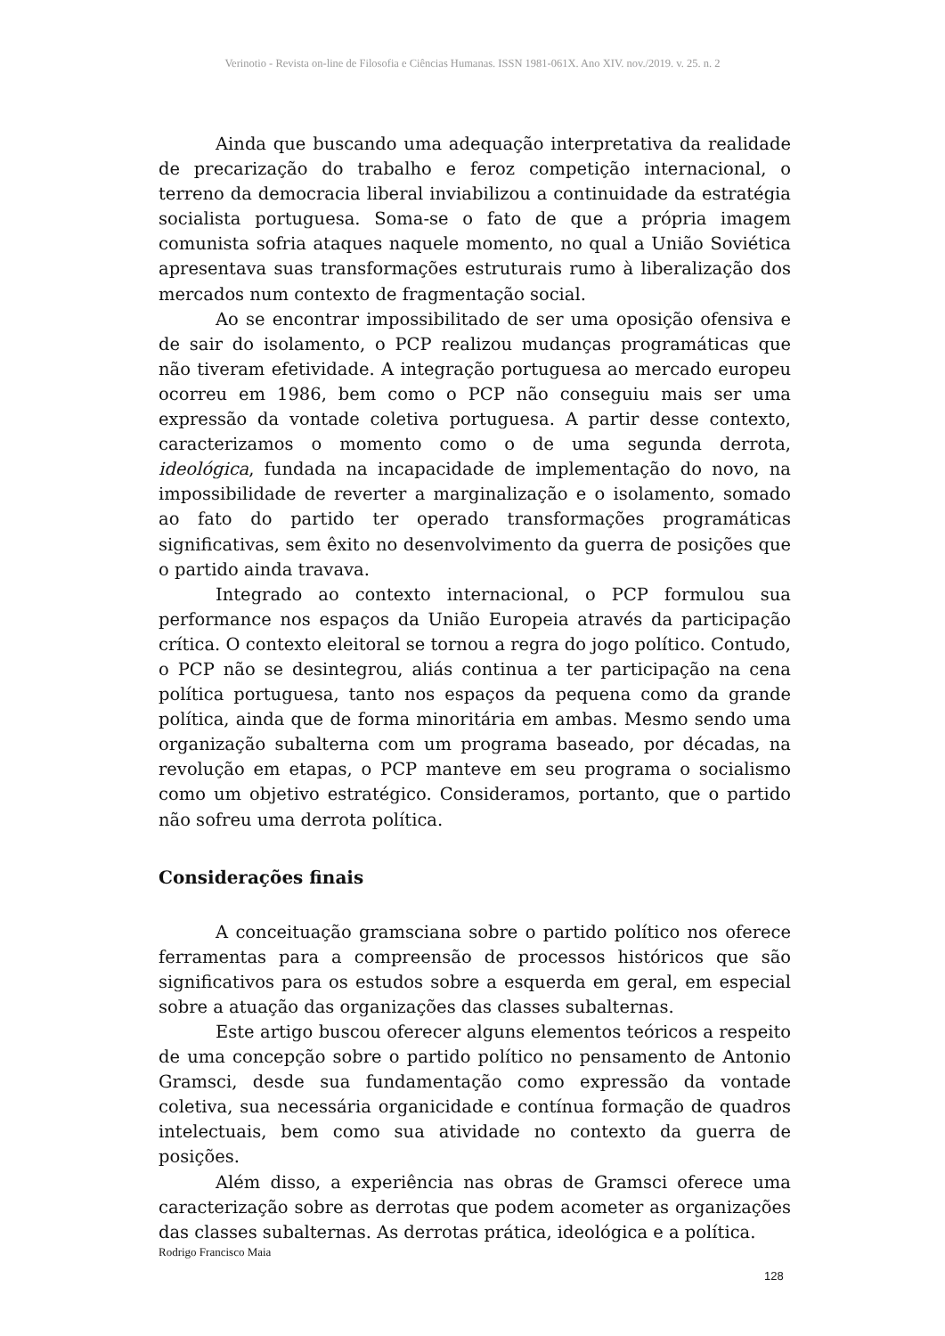Verinotio - Revista on-line de Filosofia e Ciências Humanas. ISSN 1981-061X. Ano XIV. nov./2019. v. 25. n. 2
Ainda que buscando uma adequação interpretativa da realidade de precarização do trabalho e feroz competição internacional, o terreno da democracia liberal inviabilizou a continuidade da estratégia socialista portuguesa. Soma-se o fato de que a própria imagem comunista sofria ataques naquele momento, no qual a União Soviética apresentava suas transformações estruturais rumo à liberalização dos mercados num contexto de fragmentação social.
Ao se encontrar impossibilitado de ser uma oposição ofensiva e de sair do isolamento, o PCP realizou mudanças programáticas que não tiveram efetividade. A integração portuguesa ao mercado europeu ocorreu em 1986, bem como o PCP não conseguiu mais ser uma expressão da vontade coletiva portuguesa. A partir desse contexto, caracterizamos o momento como o de uma segunda derrota, ideológica, fundada na incapacidade de implementação do novo, na impossibilidade de reverter a marginalização e o isolamento, somado ao fato do partido ter operado transformações programáticas significativas, sem êxito no desenvolvimento da guerra de posições que o partido ainda travava.
Integrado ao contexto internacional, o PCP formulou sua performance nos espaços da União Europeia através da participação crítica. O contexto eleitoral se tornou a regra do jogo político. Contudo, o PCP não se desintegrou, aliás continua a ter participação na cena política portuguesa, tanto nos espaços da pequena como da grande política, ainda que de forma minoritária em ambas. Mesmo sendo uma organização subalterna com um programa baseado, por décadas, na revolução em etapas, o PCP manteve em seu programa o socialismo como um objetivo estratégico. Consideramos, portanto, que o partido não sofreu uma derrota política.
Considerações finais
A conceituação gramsciana sobre o partido político nos oferece ferramentas para a compreensão de processos históricos que são significativos para os estudos sobre a esquerda em geral, em especial sobre a atuação das organizações das classes subalternas.
Este artigo buscou oferecer alguns elementos teóricos a respeito de uma concepção sobre o partido político no pensamento de Antonio Gramsci, desde sua fundamentação como expressão da vontade coletiva, sua necessária organicidade e contínua formação de quadros intelectuais, bem como sua atividade no contexto da guerra de posições.
Além disso, a experiência nas obras de Gramsci oferece uma caracterização sobre as derrotas que podem acometer as organizações das classes subalternas. As derrotas prática, ideológica e a política.
Rodrigo Francisco Maia
128